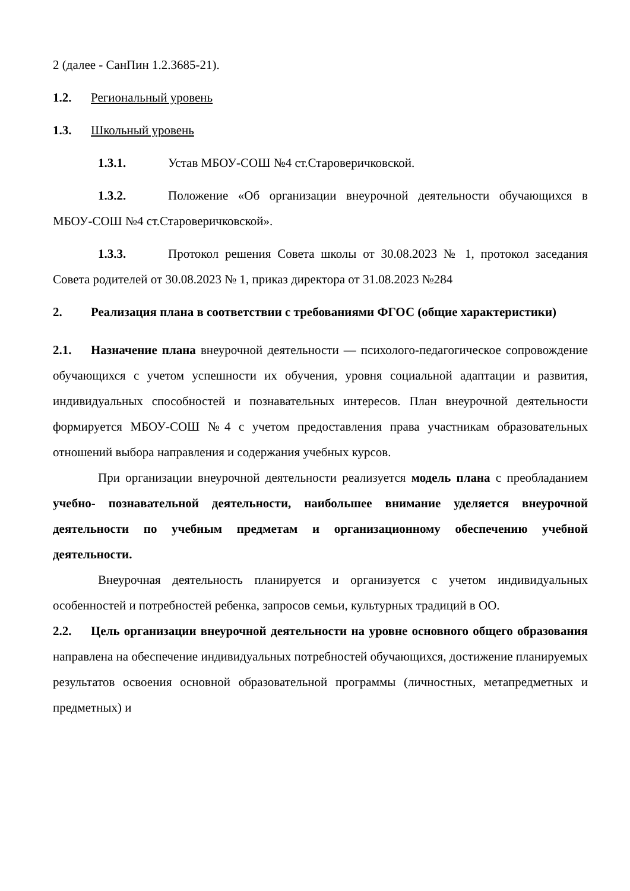2 (далее - СанПин 1.2.3685-21).
1.2. Региональный уровень
1.3. Школьный уровень
1.3.1. Устав МБОУ-СОШ №4 ст.Староверичковской.
1.3.2. Положение «Об организации внеурочной деятельности обучающихся в МБОУ-СОШ №4 ст.Староверичковской».
1.3.3. Протокол решения Совета школы от 30.08.2023 № 1, протокол заседания Совета родителей от 30.08.2023 № 1, приказ директора от 31.08.2023 №284
2. Реализация плана в соответствии с требованиями ФГОС (общие характеристики)
2.1. Назначение плана внеурочной деятельности — психолого-педагогическое сопровождение обучающихся с учетом успешности их обучения, уровня социальной адаптации и развития, индивидуальных способностей и познавательных интересов. План внеурочной деятельности формируется МБОУ-СОШ №4 с учетом предоставления права участникам образовательных отношений выбора направления и содержания учебных курсов.
При организации внеурочной деятельности реализуется модель плана с преобладанием учебно- познавательной деятельности, наибольшее внимание уделяется внеурочной деятельности по учебным предметам и организационному обеспечению учебной деятельности.
Внеурочная деятельность планируется и организуется с учетом индивидуальных особенностей и потребностей ребенка, запросов семьи, культурных традиций в ОО.
2.2. Цель организации внеурочной деятельности на уровне основного общего образования направлена на обеспечение индивидуальных потребностей обучающихся, достижение планируемых результатов освоения основной образовательной программы (личностных, метапредметных и предметных) и